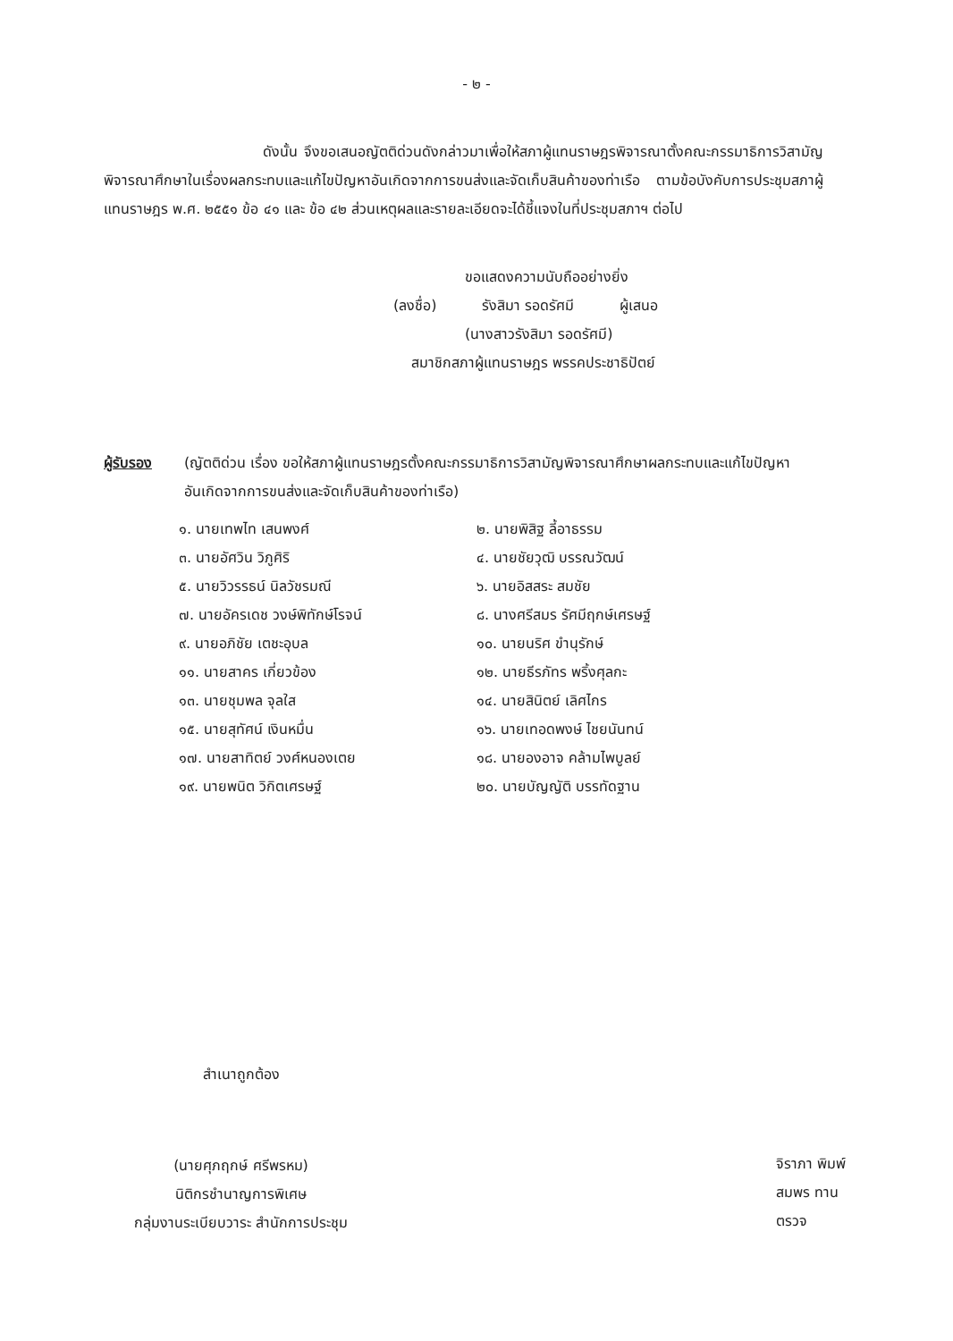- ๒ -
ดังนั้น จึงขอเสนอญัตติด่วนดังกล่าวมาเพื่อให้สภาผู้แทนราษฎรพิจารณาตั้งคณะกรรมาธิการวิสามัญพิจารณาศึกษาในเรื่องผลกระทบและแก้ไขปัญหาอันเกิดจากการขนส่งและจัดเก็บสินค้าของท่าเรือ ตามข้อบังคับการประชุมสภาผู้แทนราษฎร พ.ศ. ๒๕๕๑ ข้อ ๔๑ และ ข้อ ๔๒ ส่วนเหตุผลและรายละเอียดจะได้ชี้แจงในที่ประชุมสภาฯ ต่อไป
ขอแสดงความนับถืออย่างยิ่ง
(ลงชื่อ) รังสิมา รอดรัศมี ผู้เสนอ
(นางสาวรังสิมา รอดรัศมี)
สมาชิกสภาผู้แทนราษฎร พรรคประชาธิปัตย์
ผู้รับรอง (ญัตติด่วน เรื่อง ขอให้สภาผู้แทนราษฎรตั้งคณะกรรมาธิการวิสามัญพิจารณาศึกษาผลกระทบและแก้ไขปัญหาอันเกิดจากการขนส่งและจัดเก็บสินค้าของท่าเรือ)
๑. นายเทพไท เสนพงศ์
๒. นายพิสิฐ ลี้อาธรรม
๓. นายอัศวิน วิภูศิริ
๔. นายชัยวุฒิ บรรณวัฒน์
๕. นายวิวรรธน์ นิลวัชรมณี
๖. นายอิสสระ สมชัย
๗. นายอัครเดช วงษ์พิทักษ์โรจน์
๘. นางศรีสมร รัศมีฤกษ์เศรษฐ์
๙. นายอภิชัย เตชะอุบล
๑๐. นายนริศ ขำนุรักษ์
๑๑. นายสาคร เกี่ยวข้อง
๑๒. นายธีรภัทร พริ้งศุลกะ
๑๓. นายชุมพล จุลใส
๑๔. นายสินิตย์ เลิศไกร
๑๕. นายสุทัศน์ เงินหมื่น
๑๖. นายเทอดพงษ์ ไชยนันทน์
๑๗. นายสาทิตย์ วงศ์หนองเตย
๑๘. นายองอาจ คล้ามไพบูลย์
๑๙. นายพนิต วิกิตเศรษฐ์
๒๐. นายบัญญัติ บรรทัดฐาน
สำเนาถูกต้อง
(นายศุภฤกษ์ ศรีพรหม)
นิติกรชำนาญการพิเศษ
กลุ่มงานระเบียบวาระ สำนักการประชุม
จิราภา พิมพ์
สมพร ทาน
ตรวจ